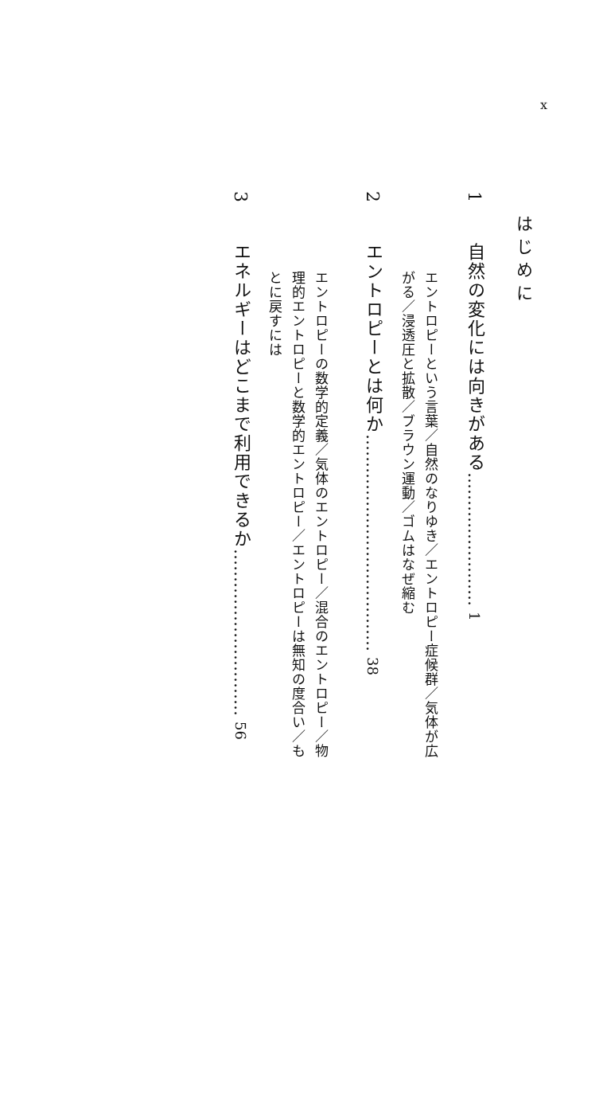x
はじめに
1　自然の変化には向きがある…………………… 1
エントロピーという言葉／自然のなりゆき／エントロピー症候群／気体が広がる／浸透圧と拡散／ブラウン運動／ゴムはなぜ縮む
2　エントロピーとは何か………………………………… 38
エントロピーの数学的定義／気体のエントロピー／混合のエントロピー／物理的エントロピーと数学的エントロピー／エントロピーは無知の度合い／もとに戻すには
3　エネルギーはどこまで利用できるか………………………… 56